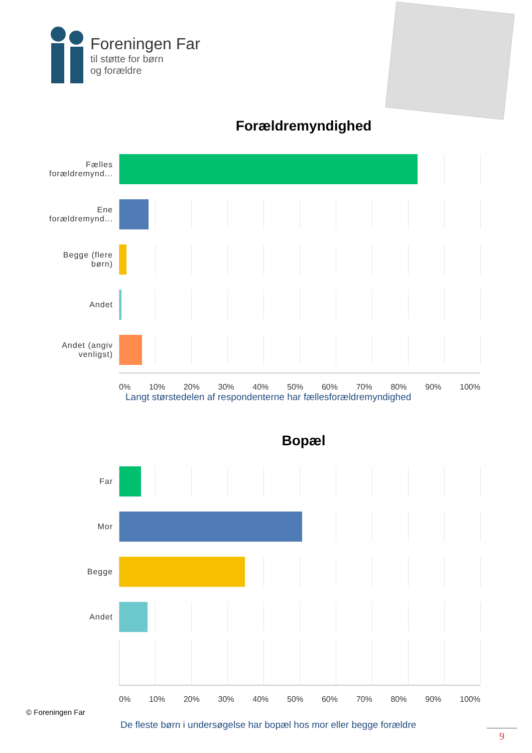Foreningen Far
til støtte for børn
og forældre
Forældremyndighed
Fælles forældremynd...
Ene forældremynd...
Begge (flere børn)
Andet
Andet (angiv venligst)
0% 10% 20% 30% 40% 50% 60% 70% 80% 90% 100%
Langt størstedelen af respondenterne har fællesforældremyndighed
Bopæl
Far
Mor
Begge
Andet
0% 10% 20% 30% 40% 50% 60% 70% 80% 90% 100%
© Foreningen Far
De fleste børn i undersøgelse har bopæl hos mor eller begge forældre
9